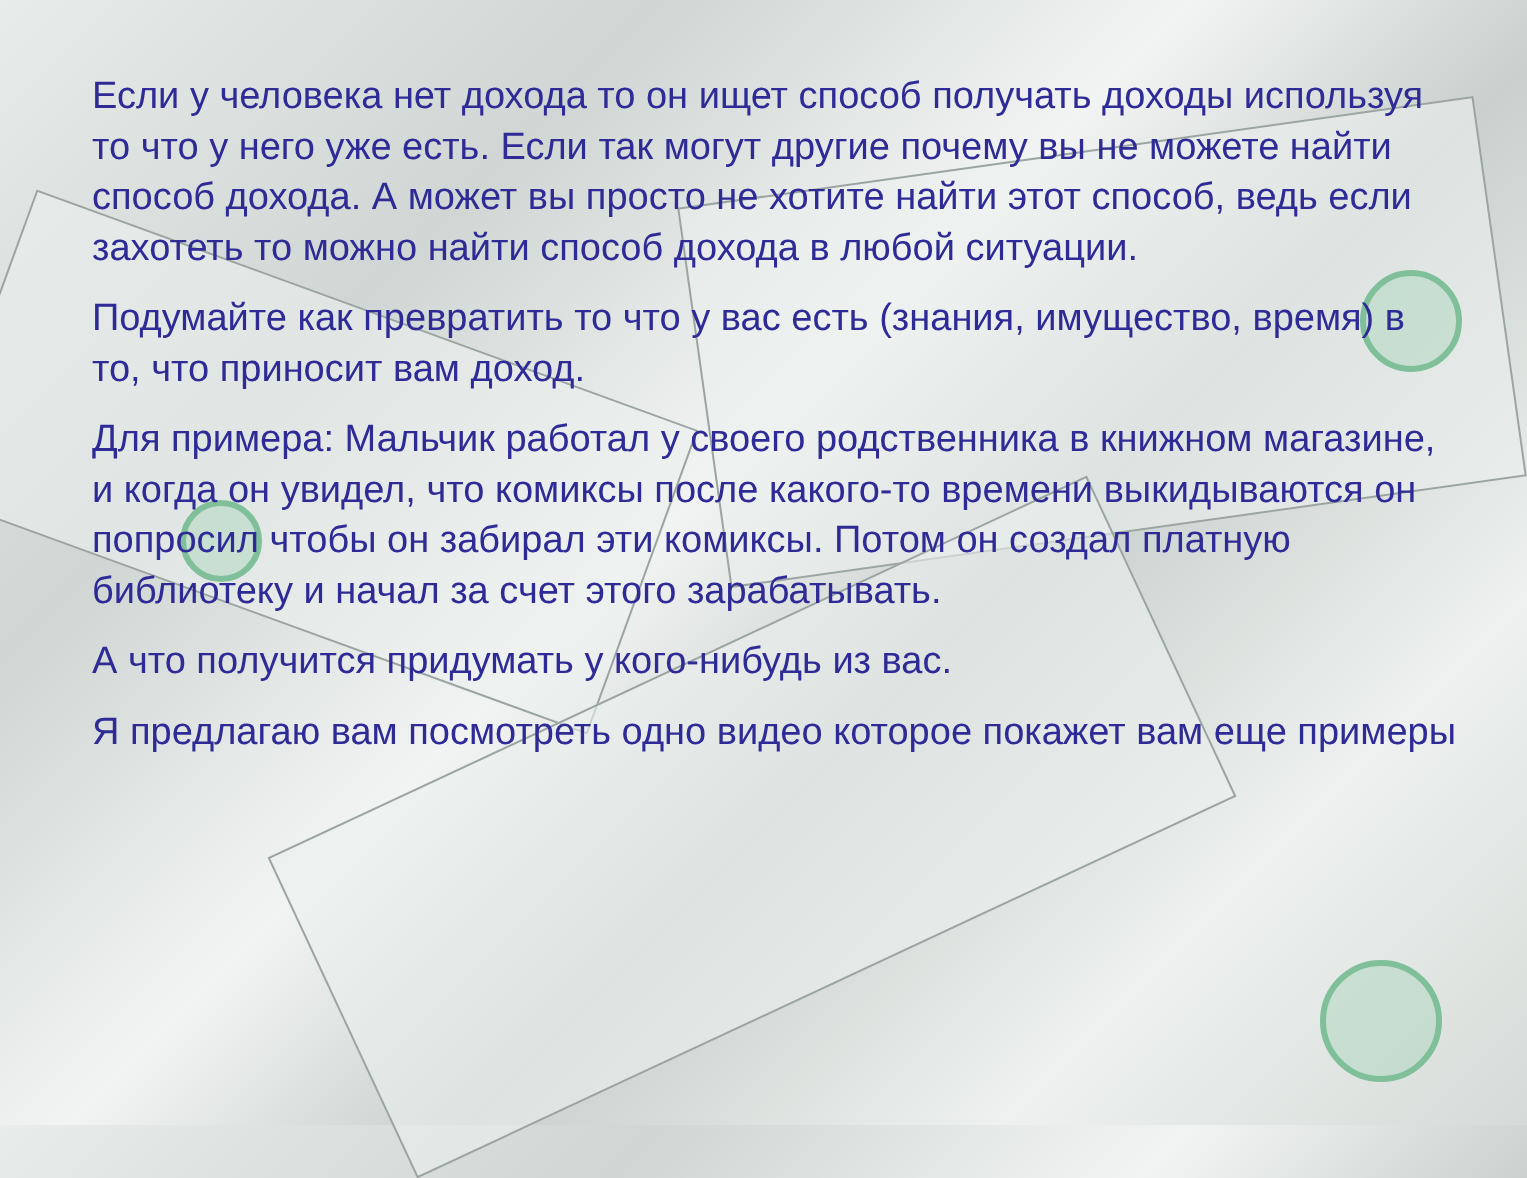Если у человека нет дохода то он ищет способ получать доходы используя то что у него уже есть. Если так могут другие почему вы не можете найти способ дохода. А может вы просто не хотите найти этот способ, ведь если захотеть то можно найти способ дохода в любой ситуации.
Подумайте как превратить то что у вас есть (знания, имущество, время) в то, что приносит вам доход.
Для примера: Мальчик работал у своего родственника в книжном магазине, и когда он увидел, что комиксы после какого-то времени выкидываются он попросил чтобы он забирал эти комиксы. Потом он создал платную библиотеку и начал за счет этого зарабатывать.
А что получится придумать у кого-нибудь из вас.
Я предлагаю вам посмотреть одно видео которое покажет вам еще примеры